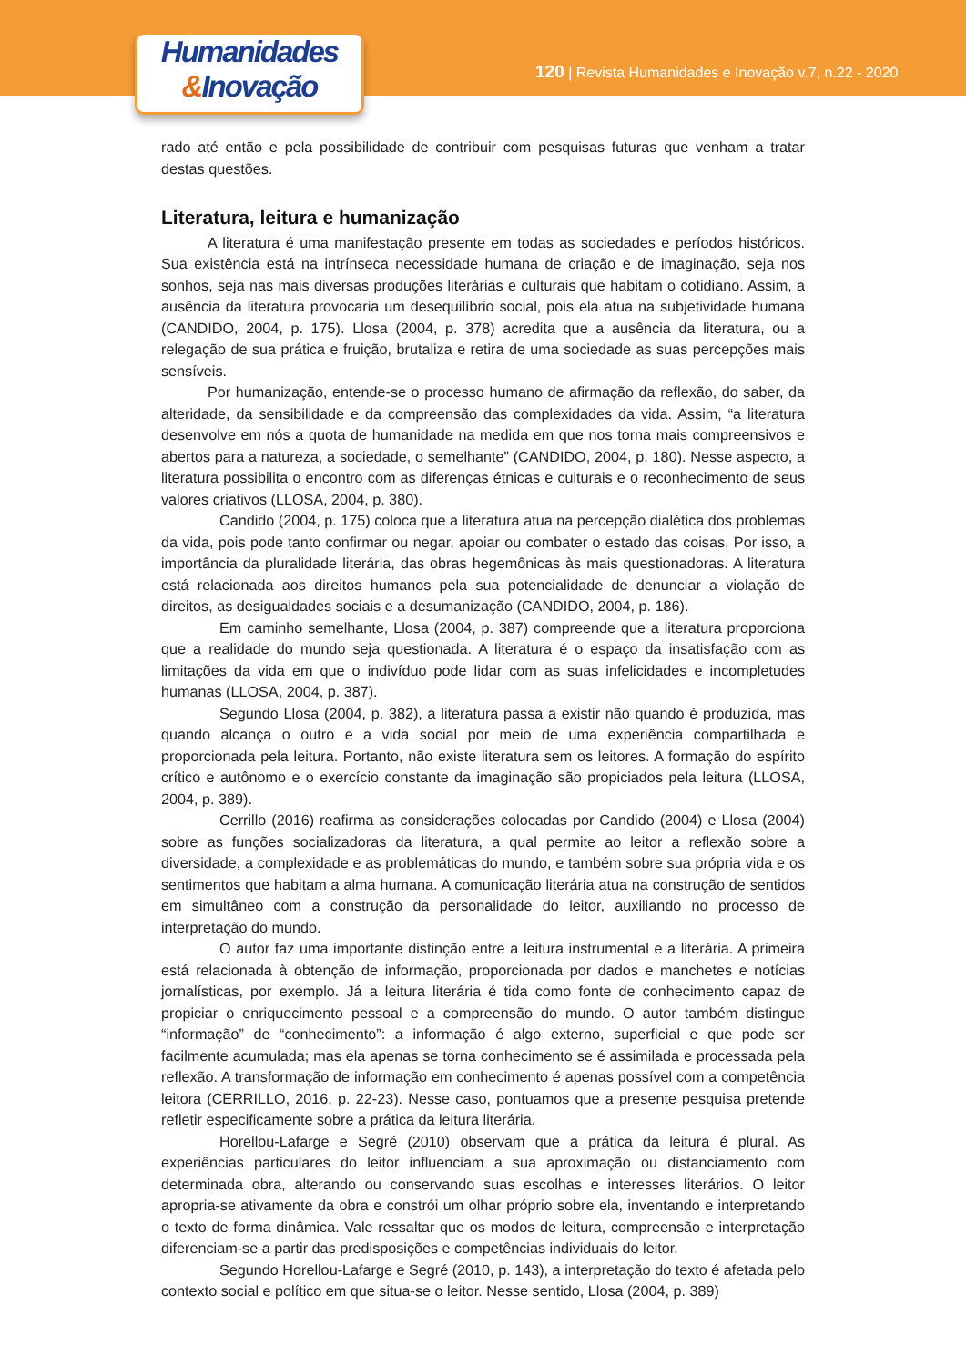Humanidades
&Inovação
120 | Revista Humanidades e Inovação v.7, n.22 - 2020
rado até então e pela possibilidade de contribuir com pesquisas futuras que venham a tratar destas questões.
Literatura, leitura e humanização
A literatura é uma manifestação presente em todas as sociedades e períodos históricos. Sua existência está na intrínseca necessidade humana de criação e de imaginação, seja nos sonhos, seja nas mais diversas produções literárias e culturais que habitam o cotidiano. Assim, a ausência da literatura provocaria um desequilíbrio social, pois ela atua na subjetividade humana (CANDIDO, 2004, p. 175). Llosa (2004, p. 378) acredita que a ausência da literatura, ou a relegação de sua prática e fruição, brutaliza e retira de uma sociedade as suas percepções mais sensíveis.
Por humanização, entende-se o processo humano de afirmação da reflexão, do saber, da alteridade, da sensibilidade e da compreensão das complexidades da vida. Assim, “a literatura desenvolve em nós a quota de humanidade na medida em que nos torna mais compreensivos e abertos para a natureza, a sociedade, o semelhante” (CANDIDO, 2004, p. 180). Nesse aspecto, a literatura possibilita o encontro com as diferenças étnicas e culturais e o reconhecimento de seus valores criativos (LLOSA, 2004, p. 380).
Candido (2004, p. 175) coloca que a literatura atua na percepção dialética dos problemas da vida, pois pode tanto confirmar ou negar, apoiar ou combater o estado das coisas. Por isso, a importância da pluralidade literária, das obras hegemônicas às mais questionadoras. A literatura está relacionada aos direitos humanos pela sua potencialidade de denunciar a violação de direitos, as desigualdades sociais e a desumanização (CANDIDO, 2004, p. 186).
Em caminho semelhante, Llosa (2004, p. 387) compreende que a literatura proporciona que a realidade do mundo seja questionada. A literatura é o espaço da insatisfação com as limitações da vida em que o indivíduo pode lidar com as suas infelicidades e incompletudes humanas (LLOSA, 2004, p. 387).
Segundo Llosa (2004, p. 382), a literatura passa a existir não quando é produzida, mas quando alcança o outro e a vida social por meio de uma experiência compartilhada e proporcionada pela leitura. Portanto, não existe literatura sem os leitores. A formação do espírito crítico e autônomo e o exercício constante da imaginação são propiciados pela leitura (LLOSA, 2004, p. 389).
Cerrillo (2016) reafirma as considerações colocadas por Candido (2004) e Llosa (2004) sobre as funções socializadoras da literatura, a qual permite ao leitor a reflexão sobre a diversidade, a complexidade e as problemáticas do mundo, e também sobre sua própria vida e os sentimentos que habitam a alma humana. A comunicação literária atua na construção de sentidos em simultâneo com a construção da personalidade do leitor, auxiliando no processo de interpretação do mundo.
O autor faz uma importante distinção entre a leitura instrumental e a literária. A primeira está relacionada à obtenção de informação, proporcionada por dados e manchetes e notícias jornalísticas, por exemplo. Já a leitura literária é tida como fonte de conhecimento capaz de propiciar o enriquecimento pessoal e a compreensão do mundo. O autor também distingue “informação” de “conhecimento”: a informação é algo externo, superficial e que pode ser facilmente acumulada; mas ela apenas se torna conhecimento se é assimilada e processada pela reflexão. A transformação de informação em conhecimento é apenas possível com a competência leitora (CERRILLO, 2016, p. 22-23). Nesse caso, pontuamos que a presente pesquisa pretende refletir especificamente sobre a prática da leitura literária.
Horellou-Lafarge e Segré (2010) observam que a prática da leitura é plural. As experiências particulares do leitor influenciam a sua aproximação ou distanciamento com determinada obra, alterando ou conservando suas escolhas e interesses literários. O leitor apropria-se ativamente da obra e constrói um olhar próprio sobre ela, inventando e interpretando o texto de forma dinâmica. Vale ressaltar que os modos de leitura, compreensão e interpretação diferenciam-se a partir das predisposições e competências individuais do leitor.
Segundo Horellou-Lafarge e Segré (2010, p. 143), a interpretação do texto é afetada pelo contexto social e político em que situa-se o leitor. Nesse sentido, Llosa (2004, p. 389)